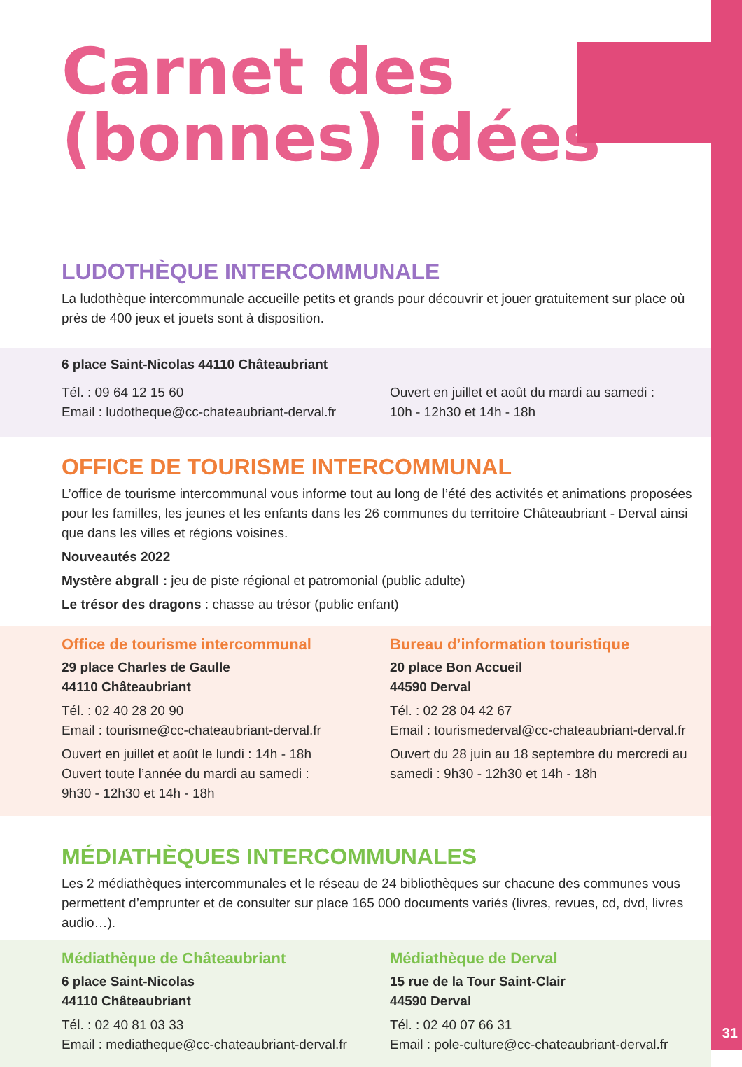Carnet des
(bonnes) idées
LUDOTHÈQUE INTERCOMMUNALE
La ludothèque intercommunale accueille petits et grands pour découvrir et jouer gratuitement sur place où près de 400 jeux et jouets sont à disposition.
6 place Saint-Nicolas 44110 Châteaubriant
Tél. : 09 64 12 15 60
Email : ludotheque@cc-chateaubriant-derval.fr
Ouvert en juillet et août du mardi au samedi :
10h - 12h30 et 14h - 18h
OFFICE DE TOURISME INTERCOMMUNAL
L’office de tourisme intercommunal vous informe tout au long de l’été des activités et animations proposées pour les familles, les jeunes et les enfants dans les 26 communes du territoire Châteaubriant - Derval ainsi que dans les villes et régions voisines.
Nouveautés 2022
Mystère abgrall : jeu de piste régional et patromonial (public adulte)
Le trésor des dragons : chasse au trésor (public enfant)
Office de tourisme intercommunal
29 place Charles de Gaulle
44110 Châteaubriant
Tél. : 02 40 28 20 90
Email : tourisme@cc-chateaubriant-derval.fr
Ouvert en juillet et août le lundi : 14h - 18h
Ouvert toute l’année du mardi au samedi :
9h30 - 12h30 et 14h - 18h
Bureau d’information touristique
20 place Bon Accueil
44590 Derval
Tél. : 02 28 04 42 67
Email : tourismederval@cc-chateaubriant-derval.fr
Ouvert du 28 juin au 18 septembre du mercredi au samedi : 9h30 - 12h30 et 14h - 18h
MÉDIATHÈQUES INTERCOMMUNALES
Les 2 médiathèques intercommunales et le réseau de 24 bibliothèques sur chacune des communes vous permettent d’emprunter et de consulter sur place 165 000 documents variés (livres, revues, cd, dvd, livres audio…).
Médiathèque de Châteaubriant
6 place Saint-Nicolas
44110 Châteaubriant
Tél. : 02 40 81 03 33
Email : mediatheque@cc-chateaubriant-derval.fr
Médiathèque de Derval
15 rue de la Tour Saint-Clair
44590 Derval
Tél. : 02 40 07 66 31
Email : pole-culture@cc-chateaubriant-derval.fr
31